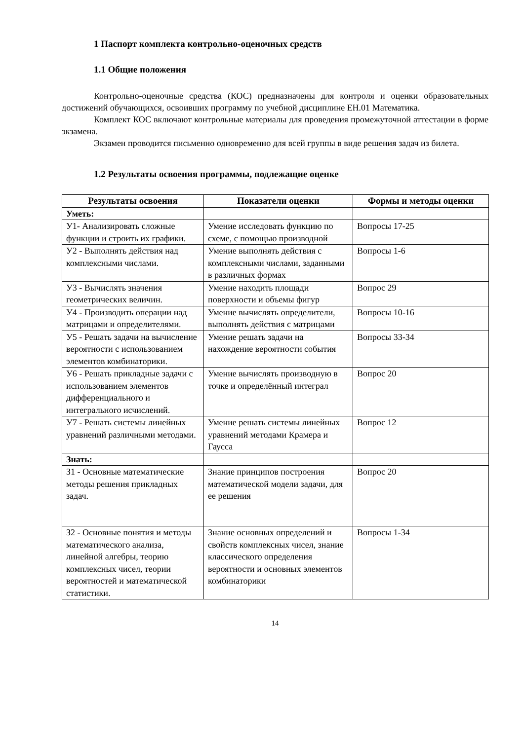1 Паспорт комплекта контрольно-оценочных средств
1.1 Общие положения
Контрольно-оценочные средства (КОС) предназначены для контроля и оценки образовательных достижений обучающихся, освоивших программу по учебной дисциплине ЕН.01 Математика.
Комплект КОС включают контрольные материалы для проведения промежуточной аттестации в форме экзамена.
Экзамен проводится письменно одновременно для всей группы в виде решения задач из билета.
1.2 Результаты освоения программы, подлежащие оценке
| Результаты освоения | Показатели оценки | Формы и методы оценки |
| --- | --- | --- |
| Уметь: | | |
| У1- Анализировать сложные функции и строить их графики. | Умение исследовать функцию по схеме, с помощью производной | Вопросы 17-25 |
| У2 - Выполнять действия над комплексными числами. | Умение выполнять действия с комплексными числами, заданными в различных формах | Вопросы 1-6 |
| У3 - Вычислять значения геометрических величин. | Умение находить площади поверхности и объемы фигур | Вопрос 29 |
| У4 - Производить операции над матрицами и определителями. | Умение вычислять определители, выполнять действия с матрицами | Вопросы 10-16 |
| У5 - Решать задачи на вычисление вероятности с использованием элементов комбинаторики. | Умение решать задачи на нахождение вероятности события | Вопросы 33-34 |
| У6 - Решать прикладные задачи с использованием элементов дифференциального и интегрального исчислений. | Умение вычислять производную в точке и определённый интеграл | Вопрос 20 |
| У7 - Решать системы линейных уравнений различными методами. | Умение решать системы линейных уравнений методами Крамера и Гаусса | Вопрос 12 |
| Знать: | | |
| З1 - Основные математические методы решения прикладных задач. | Знание принципов построения математической модели задачи, для ее решения | Вопрос 20 |
| З2 - Основные понятия и методы математического анализа, линейной алгебры, теорию комплексных чисел, теории вероятностей и математической статистики. | Знание основных определений и свойств комплексных чисел, знание классического определения вероятности и основных элементов комбинаторики | Вопросы 1-34 |
14